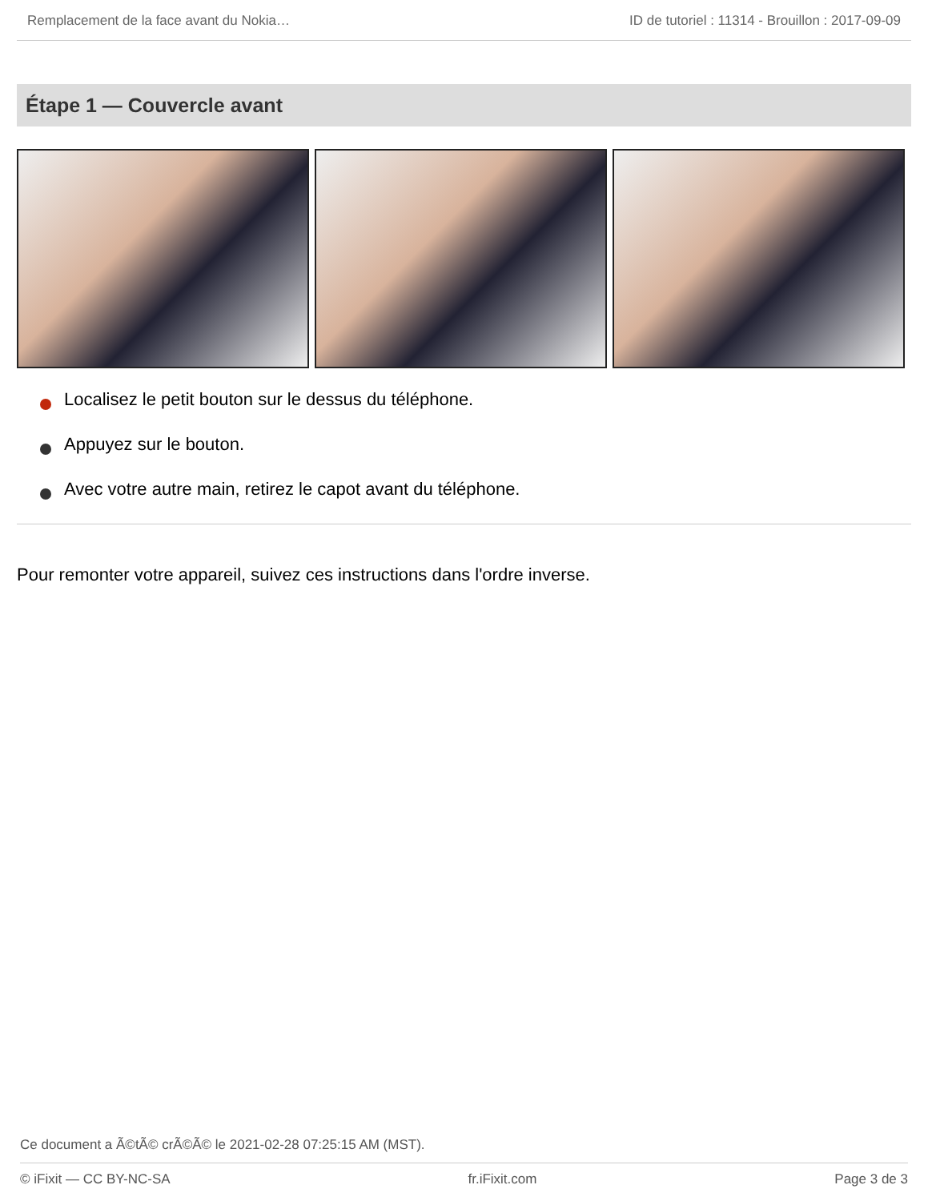Remplacement de la face avant du Nokia… ID de tutoriel : 11314 - Brouillon : 2017-09-09
Étape 1 — Couvercle avant
Localisez le petit bouton sur le dessus du téléphone.
Appuyez sur le bouton.
Avec votre autre main, retirez le capot avant du téléphone.
Pour remonter votre appareil, suivez ces instructions dans l'ordre inverse.
Ce document a Ã©tÃ© crÃ©Ã© le 2021-02-28 07:25:15 AM (MST).
© iFixit — CC BY-NC-SA fr.iFixit.com Page 3 de 3